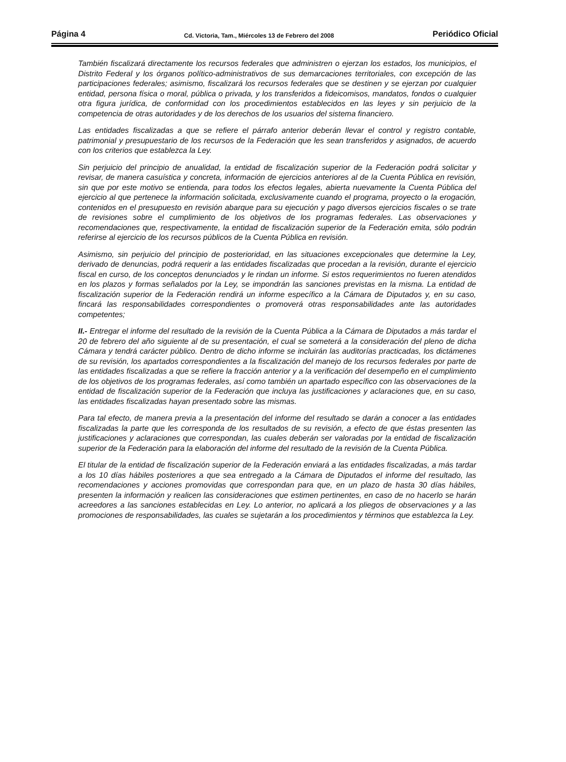Página 4 Cd. Victoria, Tam., Miércoles 13 de Febrero del 2008 Periódico Oficial
También fiscalizará directamente los recursos federales que administren o ejerzan los estados, los municipios, el Distrito Federal y los órganos político-administrativos de sus demarcaciones territoriales, con excepción de las participaciones federales; asimismo, fiscalizará los recursos federales que se destinen y se ejerzan por cualquier entidad, persona física o moral, pública o privada, y los transferidos a fideicomisos, mandatos, fondos o cualquier otra figura jurídica, de conformidad con los procedimientos establecidos en las leyes y sin perjuicio de la competencia de otras autoridades y de los derechos de los usuarios del sistema financiero.
Las entidades fiscalizadas a que se refiere el párrafo anterior deberán llevar el control y registro contable, patrimonial y presupuestario de los recursos de la Federación que les sean transferidos y asignados, de acuerdo con los criterios que establezca la Ley.
Sin perjuicio del principio de anualidad, la entidad de fiscalización superior de la Federación podrá solicitar y revisar, de manera casuística y concreta, información de ejercicios anteriores al de la Cuenta Pública en revisión, sin que por este motivo se entienda, para todos los efectos legales, abierta nuevamente la Cuenta Pública del ejercicio al que pertenece la información solicitada, exclusivamente cuando el programa, proyecto o la erogación, contenidos en el presupuesto en revisión abarque para su ejecución y pago diversos ejercicios fiscales o se trate de revisiones sobre el cumplimiento de los objetivos de los programas federales. Las observaciones y recomendaciones que, respectivamente, la entidad de fiscalización superior de la Federación emita, sólo podrán referirse al ejercicio de los recursos públicos de la Cuenta Pública en revisión.
Asimismo, sin perjuicio del principio de posterioridad, en las situaciones excepcionales que determine la Ley, derivado de denuncias, podrá requerir a las entidades fiscalizadas que procedan a la revisión, durante el ejercicio fiscal en curso, de los conceptos denunciados y le rindan un informe. Si estos requerimientos no fueren atendidos en los plazos y formas señalados por la Ley, se impondrán las sanciones previstas en la misma. La entidad de fiscalización superior de la Federación rendirá un informe específico a la Cámara de Diputados y, en su caso, fincará las responsabilidades correspondientes o promoverá otras responsabilidades ante las autoridades competentes;
II.- Entregar el informe del resultado de la revisión de la Cuenta Pública a la Cámara de Diputados a más tardar el 20 de febrero del año siguiente al de su presentación, el cual se someterá a la consideración del pleno de dicha Cámara y tendrá carácter público. Dentro de dicho informe se incluirán las auditorías practicadas, los dictámenes de su revisión, los apartados correspondientes a la fiscalización del manejo de los recursos federales por parte de las entidades fiscalizadas a que se refiere la fracción anterior y a la verificación del desempeño en el cumplimiento de los objetivos de los programas federales, así como también un apartado específico con las observaciones de la entidad de fiscalización superior de la Federación que incluya las justificaciones y aclaraciones que, en su caso, las entidades fiscalizadas hayan presentado sobre las mismas.
Para tal efecto, de manera previa a la presentación del informe del resultado se darán a conocer a las entidades fiscalizadas la parte que les corresponda de los resultados de su revisión, a efecto de que éstas presenten las justificaciones y aclaraciones que correspondan, las cuales deberán ser valoradas por la entidad de fiscalización superior de la Federación para la elaboración del informe del resultado de la revisión de la Cuenta Pública.
El titular de la entidad de fiscalización superior de la Federación enviará a las entidades fiscalizadas, a más tardar a los 10 días hábiles posteriores a que sea entregado a la Cámara de Diputados el informe del resultado, las recomendaciones y acciones promovidas que correspondan para que, en un plazo de hasta 30 días hábiles, presenten la información y realicen las consideraciones que estimen pertinentes, en caso de no hacerlo se harán acreedores a las sanciones establecidas en Ley. Lo anterior, no aplicará a los pliegos de observaciones y a las promociones de responsabilidades, las cuales se sujetarán a los procedimientos y términos que establezca la Ley.